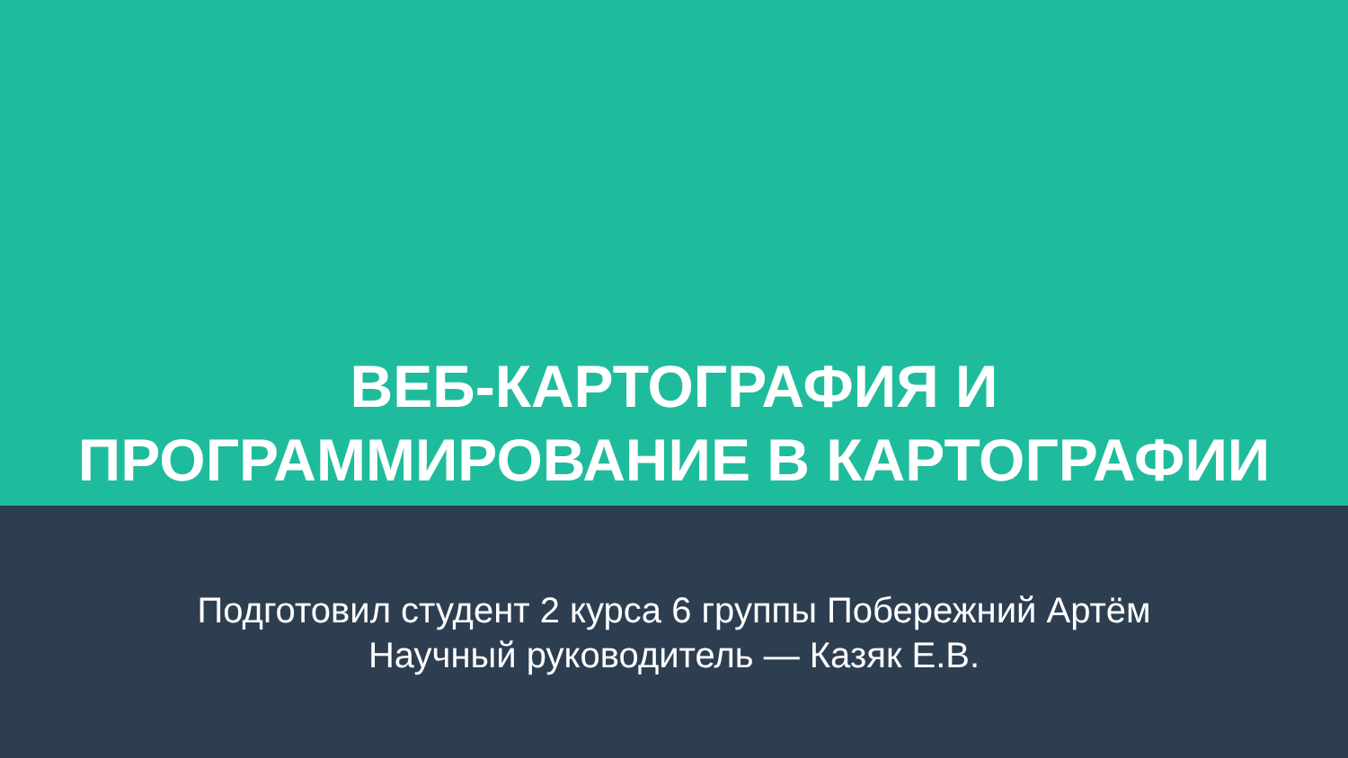ВЕБ-КАРТОГРАФИЯ И
ПРОГРАММИРОВАНИЕ В КАРТОГРАФИИ
Подготовил студент 2 курса 6 группы Побережний Артём
Научный руководитель — Казяк Е.В.